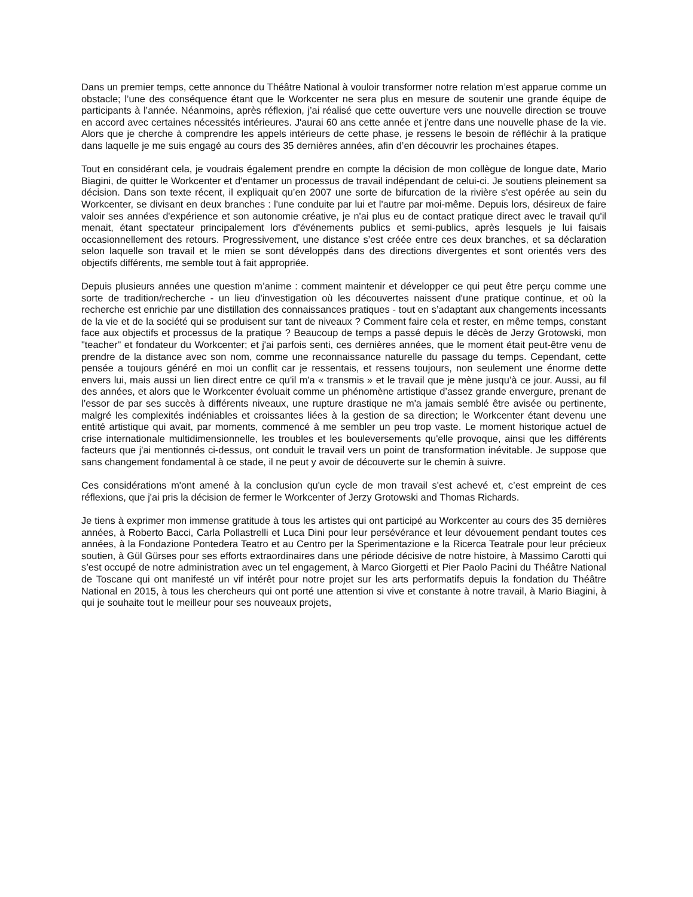Dans un premier temps, cette annonce du Théâtre National à vouloir transformer notre relation m’est apparue comme un obstacle; l’une des conséquence étant que le Workcenter ne sera plus en mesure de soutenir une grande équipe de participants à l’année. Néanmoins, après réflexion, j’ai réalisé que cette ouverture vers une nouvelle direction se trouve en accord avec certaines nécessités intérieures. J'aurai 60 ans cette année et j'entre dans une nouvelle phase de la vie. Alors que je cherche à comprendre les appels intérieurs de cette phase, je ressens le besoin de réfléchir à la pratique dans laquelle je me suis engagé au cours des 35 dernières années, afin d’en découvrir les prochaines étapes.
Tout en considérant cela, je voudrais également prendre en compte la décision de mon collègue de longue date, Mario Biagini, de quitter le Workcenter et d'entamer un processus de travail indépendant de celui-ci. Je soutiens pleinement sa décision. Dans son texte récent, il expliquait qu’en 2007 une sorte de bifurcation de la rivière s'est opérée au sein du Workcenter, se divisant en deux branches : l'une conduite par lui et l'autre par moi-même. Depuis lors, désireux de faire valoir ses années d'expérience et son autonomie créative, je n'ai plus eu de contact pratique direct avec le travail qu'il menait, étant spectateur principalement lors d'événements publics et semi-publics, après lesquels je lui faisais occasionnellement des retours. Progressivement, une distance s’est créée entre ces deux branches, et sa déclaration selon laquelle son travail et le mien se sont développés dans des directions divergentes et sont orientés vers des objectifs différents, me semble tout à fait appropriée.
Depuis plusieurs années une question m’anime : comment maintenir et développer ce qui peut être perçu comme une sorte de tradition/recherche - un lieu d'investigation où les découvertes naissent d'une pratique continue, et où la recherche est enrichie par une distillation des connaissances pratiques - tout en s’adaptant aux changements incessants de la vie et de la société qui se produisent sur tant de niveaux ? Comment faire cela et rester, en même temps, constant face aux objectifs et processus de la pratique ? Beaucoup de temps a passé depuis le décès de Jerzy Grotowski, mon "teacher" et fondateur du Workcenter; et j'ai parfois senti, ces dernières années, que le moment était peut-être venu de prendre de la distance avec son nom, comme une reconnaissance naturelle du passage du temps. Cependant, cette pensée a toujours généré en moi un conflit car je ressentais, et ressens toujours, non seulement une énorme dette envers lui, mais aussi un lien direct entre ce qu'il m'a « transmis » et le travail que je mène jusqu’à ce jour. Aussi, au fil des années, et alors que le Workcenter évoluait comme un phénomène artistique d’assez grande envergure, prenant de l’essor de par ses succès à différents niveaux, une rupture drastique ne m'a jamais semblé être avisée ou pertinente, malgré les complexités indéniables et croissantes liées à la gestion de sa direction; le Workcenter étant devenu une entité artistique qui avait, par moments, commencé à me sembler un peu trop vaste. Le moment historique actuel de crise internationale multidimensionnelle, les troubles et les bouleversements qu'elle provoque, ainsi que les différents facteurs que j'ai mentionnés ci-dessus, ont conduit le travail vers un point de transformation inévitable. Je suppose que sans changement fondamental à ce stade, il ne peut y avoir de découverte sur le chemin à suivre.
Ces considérations m'ont amené à la conclusion qu'un cycle de mon travail s'est achevé et, c’est empreint de ces réflexions, que j'ai pris la décision de fermer le Workcenter of Jerzy Grotowski and Thomas Richards.
Je tiens à exprimer mon immense gratitude à tous les artistes qui ont participé au Workcenter au cours des 35 dernières années, à Roberto Bacci, Carla Pollastrelli et Luca Dini pour leur persévérance et leur dévouement pendant toutes ces années, à la Fondazione Pontedera Teatro et au Centro per la Sperimentazione e la Ricerca Teatrale pour leur précieux soutien, à Gül Gürses pour ses efforts extraordinaires dans une période décisive de notre histoire, à Massimo Carotti qui s’est occupé de notre administration avec un tel engagement, à Marco Giorgetti et Pier Paolo Pacini du Théâtre National de Toscane qui ont manifesté un vif intérêt pour notre projet sur les arts performatifs depuis la fondation du Théâtre National en 2015, à tous les chercheurs qui ont porté une attention si vive et constante à notre travail, à Mario Biagini, à qui je souhaite tout le meilleur pour ses nouveaux projets,